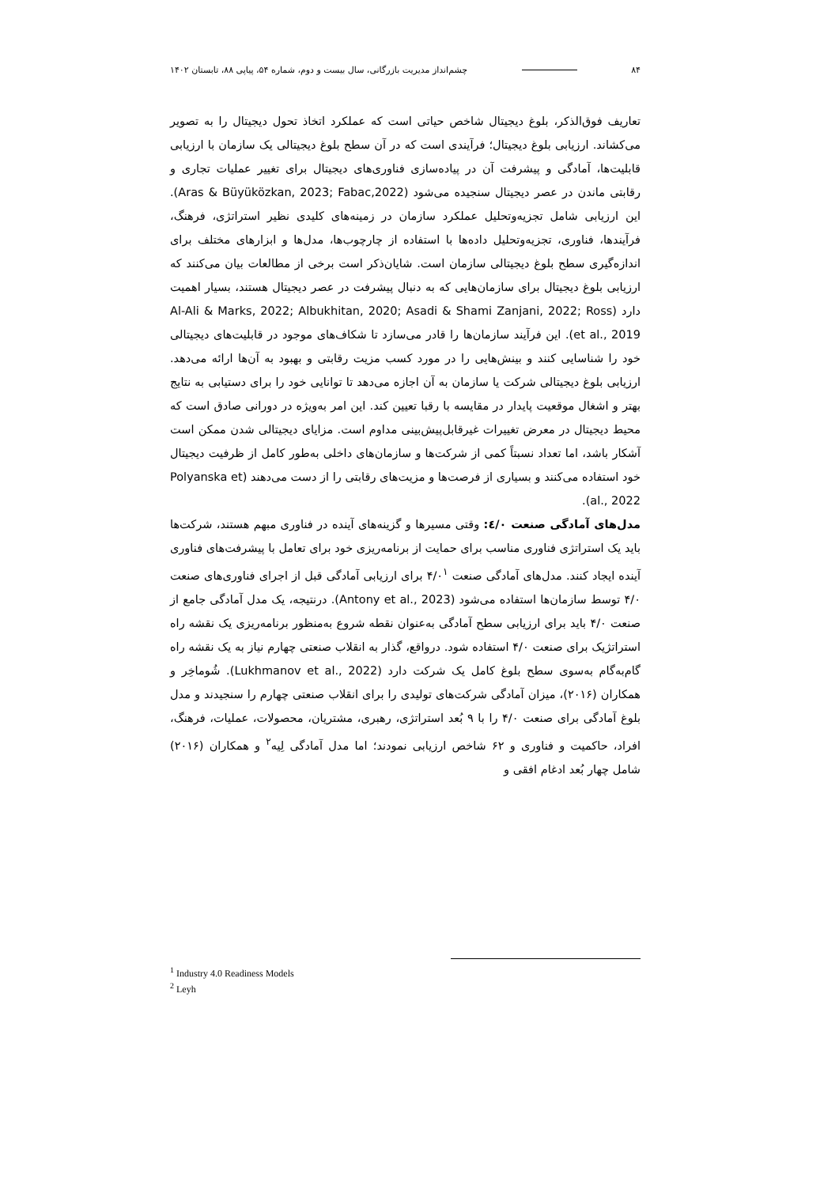۸۴ چشم‌انداز مدیریت بازرگانی، سال بیست و دوم، شماره ۵۴، پیاپی ۸۸، تابستان ۱۴۰۲
تعاریف فوق‌الذکر، بلوغ دیجیتال شاخص حیاتی است که عملکرد اتخاذ تحول دیجیتال را به تصویر می‌کشاند. ارزیابی بلوغ دیجیتال؛ فرآیندی است که در آن سطح بلوغ دیجیتالی یک سازمان با ارزیابی قابلیت‌ها، آمادگی و پیشرفت آن در پیاده‌سازی فناوری‌های دیجیتال برای تغییر عملیات تجاری و رقابتی ماندن در عصر دیجیتال سنجیده می‌شود (Aras & Büyüközkan, 2023; Fabac,2022). این ارزیابی شامل تجزیه‌وتحلیل عملکرد سازمان در زمینه‌های کلیدی نظیر استراتژی، فرهنگ، فرآیندها، فناوری، تجزیه‌وتحلیل داده‌ها با استفاده از چارچوب‌ها، مدل‌ها و ابزارهای مختلف برای اندازه‌گیری سطح بلوغ دیجیتالی سازمان است. شایان‌ذکر است برخی از مطالعات بیان می‌کنند که ارزیابی بلوغ دیجیتال برای سازمان‌هایی که به دنبال پیشرفت در عصر دیجیتال هستند، بسیار اهمیت دارد (Al-Ali & Marks, 2022; Albukhitan, 2020; Asadi & Shami Zanjani, 2022; Ross et al., 2019). این فرآیند سازمان‌ها را قادر می‌سازد تا شکاف‌های موجود در قابلیت‌های دیجیتالی خود را شناسایی کنند و بینش‌هایی را در مورد کسب مزیت رقابتی و بهبود به آن‌ها ارائه می‌دهد. ارزیابی بلوغ دیجیتالی شرکت یا سازمان به آن اجازه می‌دهد تا توانایی خود را برای دستیابی به نتایج بهتر و اشغال موقعیت پایدار در مقایسه با رقبا تعیین کند. این امر به‌ویژه در دورانی صادق است که محیط دیجیتال در معرض تغییرات غیرقابل‌پیش‌بینی مداوم است. مزایای دیجیتالی شدن ممکن است آشکار باشد، اما تعداد نسبتاً کمی از شرکت‌ها و سازمان‌های داخلی به‌طور کامل از ظرفیت دیجیتال خود استفاده می‌کنند و بسیاری از فرصت‌ها و مزیت‌های رقابتی را از دست می‌دهند (Polyanska et al., 2022).
مدل‌های آمادگی صنعت ٤/٠: وقتی مسیرها و گزینه‌های آینده در فناوری مبهم هستند، شرکت‌ها باید یک استراتژی فناوری مناسب برای حمایت از برنامه‌ریزی خود برای تعامل با پیشرفت‌های فناوری آینده ایجاد کنند. مدل‌های آمادگی صنعت ۴/۰<sup>۱</sup> برای ارزیابی آمادگی قبل از اجرای فناوری‌های صنعت ۴/۰ توسط سازمان‌ها استفاده می‌شود (Antony et al., 2023). درنتیجه، یک مدل آمادگی جامع از صنعت ۴/۰ باید برای ارزیابی سطح آمادگی به‌عنوان نقطه شروع به‌منظور برنامه‌ریزی یک نقشه راه استراتژیک برای صنعت ۴/۰ استفاده شود. درواقع، گذار به انقلاب صنعتی چهارم نیاز به یک نقشه راه گام‌به‌گام به‌سوی سطح بلوغ کامل یک شرکت دارد (Lukhmanov et al., 2022). شُوماخِر و همکاران (۲۰۱۶)، میزان آمادگی شرکت‌های تولیدی را برای انقلاب صنعتی چهارم را سنجیدند و مدل بلوغ آمادگی برای صنعت ۴/۰ را با ۹ بُعد استراتژی، رهبری، مشتریان، محصولات، عملیات، فرهنگ، افراد، حاکمیت و فناوری و ۶۲ شاخص ارزیابی نمودند؛ اما مدل آمادگی لِیه<sup>۲</sup> و همکاران (۲۰۱۶) شامل چهار بُعد ادغام افقی و
<sup>1</sup> Industry 4.0 Readiness Models
<sup>2</sup> Leyh